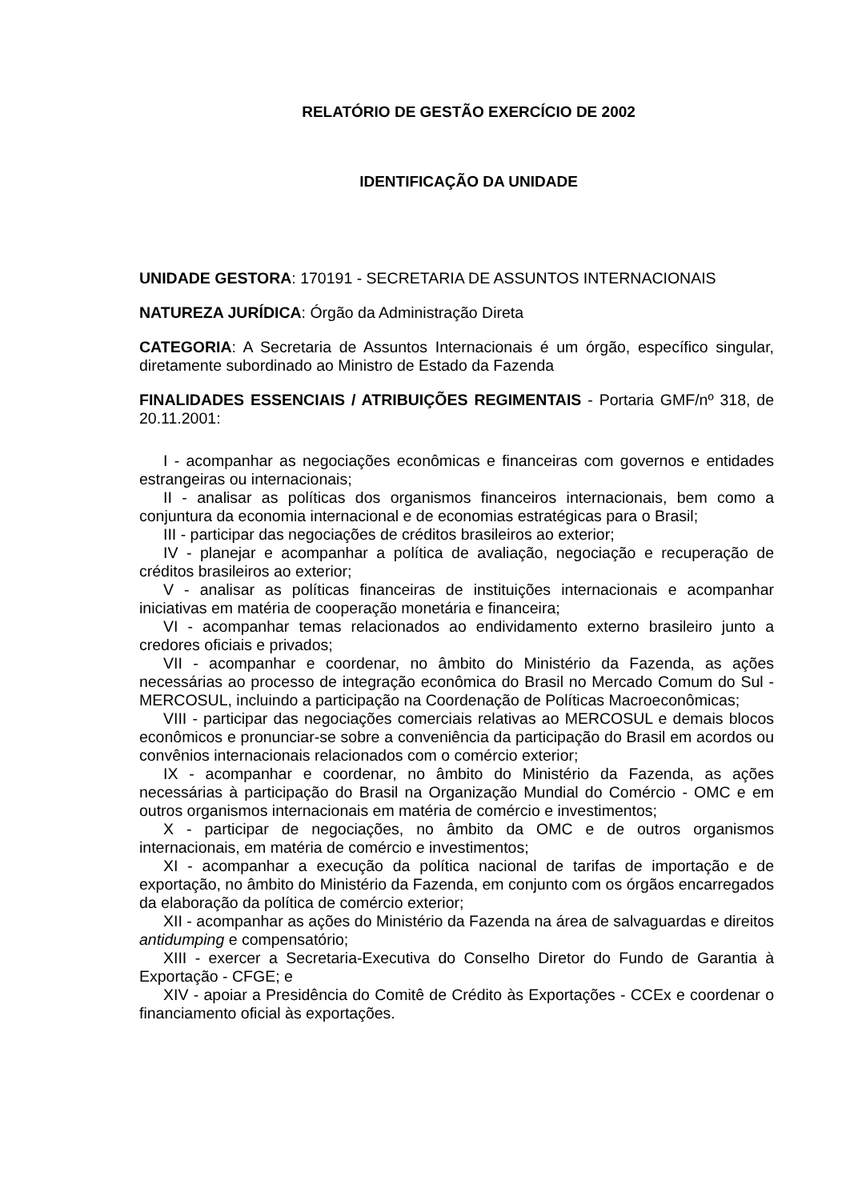RELATÓRIO DE GESTÃO EXERCÍCIO DE 2002
IDENTIFICAÇÃO DA UNIDADE
UNIDADE GESTORA: 170191 - SECRETARIA DE ASSUNTOS INTERNACIONAIS
NATUREZA JURÍDICA: Órgão da Administração Direta
CATEGORIA: A Secretaria de Assuntos Internacionais é um órgão, específico singular, diretamente subordinado ao Ministro de Estado da Fazenda
FINALIDADES ESSENCIAIS / ATRIBUIÇÕES REGIMENTAIS - Portaria GMF/nº 318, de 20.11.2001:
I - acompanhar as negociações econômicas e financeiras com governos e entidades estrangeiras ou internacionais;
II - analisar as políticas dos organismos financeiros internacionais, bem como a conjuntura da economia internacional e de economias estratégicas para o Brasil;
III - participar das negociações de créditos brasileiros ao exterior;
IV - planejar e acompanhar a política de avaliação, negociação e recuperação de créditos brasileiros ao exterior;
V - analisar as políticas financeiras de instituições internacionais e acompanhar iniciativas em matéria de cooperação monetária e financeira;
VI - acompanhar temas relacionados ao endividamento externo brasileiro junto a credores oficiais e privados;
VII - acompanhar e coordenar, no âmbito do Ministério da Fazenda, as ações necessárias ao processo de integração econômica do Brasil no Mercado Comum do Sul - MERCOSUL, incluindo a participação na Coordenação de Políticas Macroeconômicas;
VIII - participar das negociações comerciais relativas ao MERCOSUL e demais blocos econômicos e pronunciar-se sobre a conveniência da participação do Brasil em acordos ou convênios internacionais relacionados com o comércio exterior;
IX - acompanhar e coordenar, no âmbito do Ministério da Fazenda, as ações necessárias à participação do Brasil na Organização Mundial do Comércio - OMC e em outros organismos internacionais em matéria de comércio e investimentos;
X - participar de negociações, no âmbito da OMC e de outros organismos internacionais, em matéria de comércio e investimentos;
XI - acompanhar a execução da política nacional de tarifas de importação e de exportação, no âmbito do Ministério da Fazenda, em conjunto com os órgãos encarregados da elaboração da política de comércio exterior;
XII - acompanhar as ações do Ministério da Fazenda na área de salvaguardas e direitos antidumping e compensatório;
XIII - exercer a Secretaria-Executiva do Conselho Diretor do Fundo de Garantia à Exportação - CFGE; e
XIV - apoiar a Presidência do Comitê de Crédito às Exportações - CCEx e coordenar o financiamento oficial às exportações.